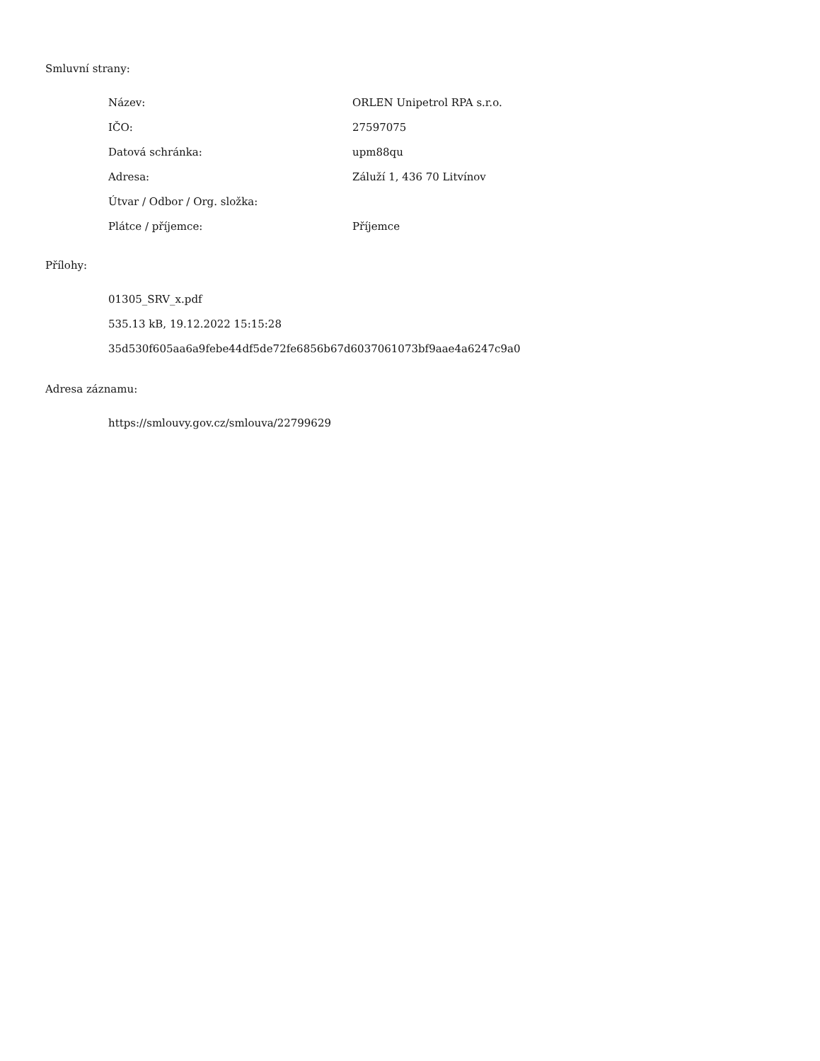Smluvní strany:
| Název: | ORLEN Unipetrol RPA s.r.o. |
| IČO: | 27597075 |
| Datová schránka: | upm88qu |
| Adresa: | Záluží 1, 436 70 Litvínov |
| Útvar / Odbor / Org. složka: | |
| Plátce / příjemce: | Příjemce |
Přílohy:
01305_SRV_x.pdf
535.13 kB, 19.12.2022 15:15:28
35d530f605aa6a9febe44df5de72fe6856b67d6037061073bf9aae4a6247c9a0
Adresa záznamu:
https://smlouvy.gov.cz/smlouva/22799629